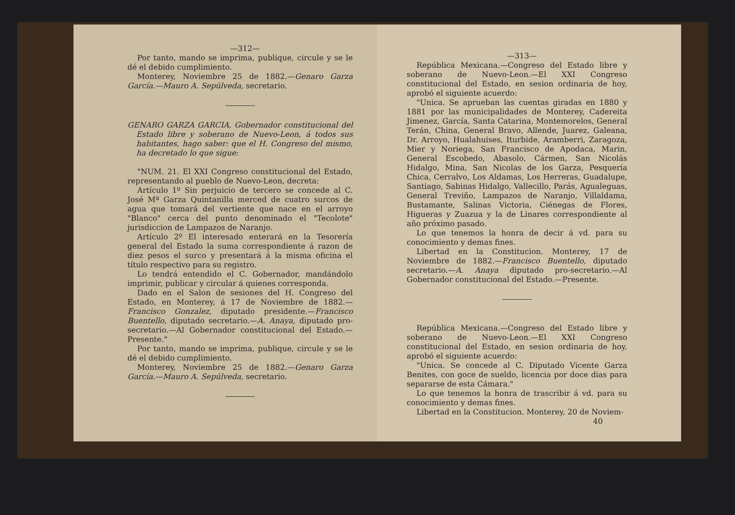—312—
Por tanto, mando se imprima, publique, circule y se le dé el debido cumplimiento.
Monterey, Noviembre 25 de 1882.—Genaro Garza García.—Mauro A. Sepúlveda, secretario.
GENARO GARZA GARCIA, Gobernador constitucional del Estado libre y soberano de Nuevo-Leon, á todos sus habitantes, hago saber: que el H. Congreso del mismo, ha decretado lo que sigue:
"NUM. 21. El XXI Congreso constitucional del Estado, representando al pueblo de Nuevo-Leon, decreta:
Artículo 1º Sin perjuicio de tercero se concede al C. José Mª Garza Quintanilla merced de cuatro surcos de agua que tomará del vertiente que nace en el arroyo "Blanco" cerca del punto denominado el "Tecolote" jurisdiccion de Lampazos de Naranjo.
Artículo 2º El interesado enterará en la Tesorería general del Estado la suma correspondiente á razon de diez pesos el surco y presentará á la misma oficina el título respectivo para su registro.
Lo tendrá entendido el C. Gobernador, mandándolo imprimir, publicar y circular á quienes corresponda.
Dado en el Salon de sesiones del H. Congreso del Estado, en Monterey, á 17 de Noviembre de 1882.—Francisco Gonzalez, diputado presidente.—Francisco Buentello, diputado secretario.—A. Anaya, diputado pro-secretario.—Al Gobernador constitucional del Estado.—Presente."
Por tanto, mando se imprima, publique, circule y se le dé el debido cumplimiento.
Monterey, Noviembre 25 de 1882.—Genaro Garza García.—Mauro A. Sepúlveda, secretario.
—313—
República Mexicana.—Congreso del Estado libre y soberano de Nuevo-Leon.—El XXI Congreso constitucional del Estado, en sesion ordinaria de hoy, aprobó el siguiente acuerdo:
"Unica. Se aprueban las cuentas giradas en 1880 y 1881 por las municipalidades de Monterey, Cadereita Jimenez, García, Santa Catarina, Montemorelos, General Terán, China, General Bravo, Allende, Juarez, Galeana, Dr. Arroyo, Hualahuises, Iturbide, Aramberri, Zaragoza, Mier y Noriega, San Francisco de Apodaca, Marin, General Escobedo, Abasolo, Cármen, San Nicolás Hidalgo, Mina, San Nicolas de los Garza, Pesquería Chica, Cerralvo, Los Aldamas, Los Herreras, Guadalupe, Santiago, Sabinas Hidalgo, Vallecillo, Parás, Agualeguas, General Treviño, Lampazos de Naranjo, Villaldama, Bustamante, Salinas Victoria, Ciénegas de Flores, Higueras y Zuazua y la de Linares correspondiente al año próximo pasado.
Lo que tenemos la honra de decir á vd. para su conocimiento y demas fines.
Libertad en la Constitucion. Monterey, 17 de Noviembre de 1882.—Francisco Buentello, diputado secretario.—A. Anaya diputado pro-secretario.—Al Gobernador constitucional del Estado.—Presente.
República Mexicana.—Congreso del Estado libre y soberano de Nuevo-Leon.—El XXI Congreso constitucional del Estado, en sesion ordinaria de hoy, aprobó el siguiente acuerdo:
"Unica. Se concede al C. Diputado Vicente Garza Benites, con goce de sueldo, licencia por doce dias para separarse de esta Cámara."
Lo que tenemos la honra de trascribir á vd. para su conocimiento y demas fines.
Libertad en la Constitucion. Monterey, 20 de Noviem-
40